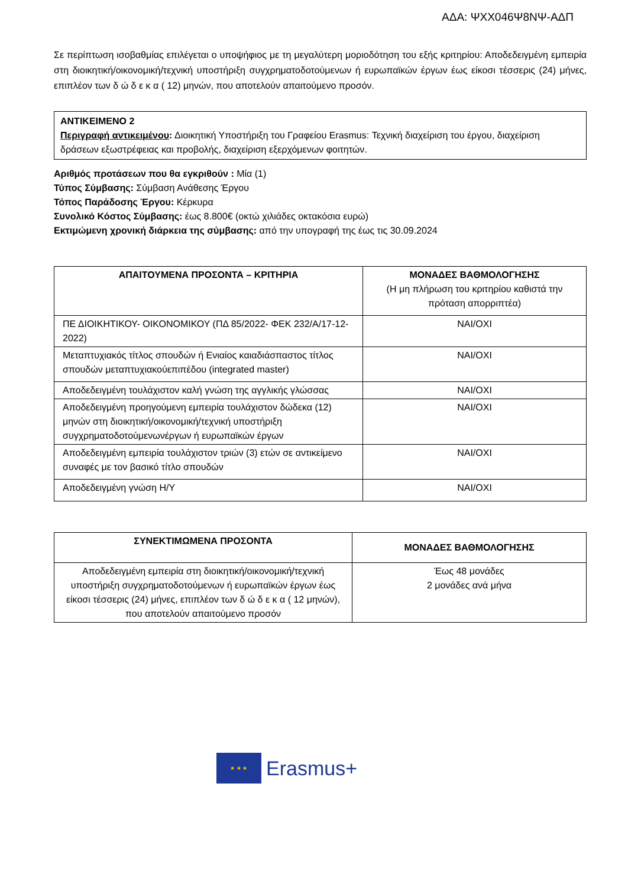ΑΔΑ: ΨΧΧ046Ψ8ΝΨ-ΑΔΠ
Σε περίπτωση ισοβαθμίας επιλέγεται ο υποψήφιος με τη μεγαλύτερη μοριοδότηση του εξής κριτηρίου: Αποδεδειγμένη εμπειρία στη διοικητική/οικονομική/τεχνική υποστήριξη συγχρηματοδοτούμενων ή ευρωπαϊκών έργων έως είκοσι τέσσερις (24) μήνες, επιπλέον των δ ώ δ ε κ α ( 12) μηνών, που αποτελούν απαιτούμενο προσόν.
ΑΝΤΙΚΕΙΜΕΝΟ 2
Περιγραφή αντικειμένου: Διοικητική Υποστήριξη του Γραφείου Erasmus: Τεχνική διαχείριση του έργου, διαχείριση δράσεων εξωστρέφειας και προβολής, διαχείριση εξερχόμενων φοιτητών.
Αριθμός προτάσεων που θα εγκριθούν : Μία (1)
Τύπος Σύμβασης: Σύμβαση Ανάθεσης Έργου
Τόπος Παράδοσης Έργου: Κέρκυρα
Συνολικό Κόστος Σύμβασης: έως 8.800€ (οκτώ χιλιάδες οκτακόσια ευρώ)
Εκτιμώμενη χρονική διάρκεια της σύμβασης: από την υπογραφή της έως τις 30.09.2024
| ΑΠΑΙΤΟΥΜΕΝΑ ΠΡΟΣΟΝΤΑ – ΚΡΙΤΗΡΙΑ | ΜΟΝΑΔΕΣ ΒΑΘΜΟΛΟΓΗΣΗΣ (Η μη πλήρωση του κριτηρίου καθιστά την πρόταση απορριπτέα) |
| --- | --- |
| ΠΕ ΔΙΟΙΚΗΤΙΚΟΥ- ΟΙΚΟΝΟΜΙΚΟΥ (ΠΔ 85/2022- ΦΕΚ 232/Α/17-12-2022) | ΝΑΙ/ΟΧΙ |
| Μεταπτυχιακός τίτλος σπουδών ή Ενιαίος καιαδιάσπαστος τίτλος σπουδών μεταπτυχιακούεπιπέδου (integrated master) | ΝΑΙ/ΟΧΙ |
| Αποδεδειγμένη τουλάχιστον καλή γνώση της αγγλικής γλώσσας | ΝΑΙ/ΟΧΙ |
| Αποδεδειγμένη προηγούμενη εμπειρία τουλάχιστον δώδεκα (12) μηνών στη διοικητική/οικονομική/τεχνική υποστήριξη συγχρηματοδοτούμενωνέργων ή ευρωπαϊκών έργων | ΝΑΙ/ΟΧΙ |
| Αποδεδειγμένη εμπειρία τουλάχιστον τριών (3) ετών σε αντικείμενο συναφές με τον βασικό τίτλο σπουδών | ΝΑΙ/ΟΧΙ |
| Αποδεδειγμένη γνώση Η/Υ | ΝΑΙ/ΟΧΙ |
| ΣΥΝΕΚΤΙΜΩΜΕΝΑ ΠΡΟΣΟΝΤΑ | ΜΟΝΑΔΕΣ ΒΑΘΜΟΛΟΓΗΣΗΣ |
| --- | --- |
| Αποδεδειγμένη εμπειρία στη διοικητική/οικονομική/τεχνική υποστήριξη συγχρηματοδοτούμενων ή ευρωπαϊκών έργων έως είκοσι τέσσερις (24) μήνες, επιπλέον των δ ώ δ ε κ α ( 12 μηνών), που αποτελούν απαιτούμενο προσόν | Έως 48 μονάδες 2 μονάδες ανά μήνα |
★ ★ ★
Erasmus+